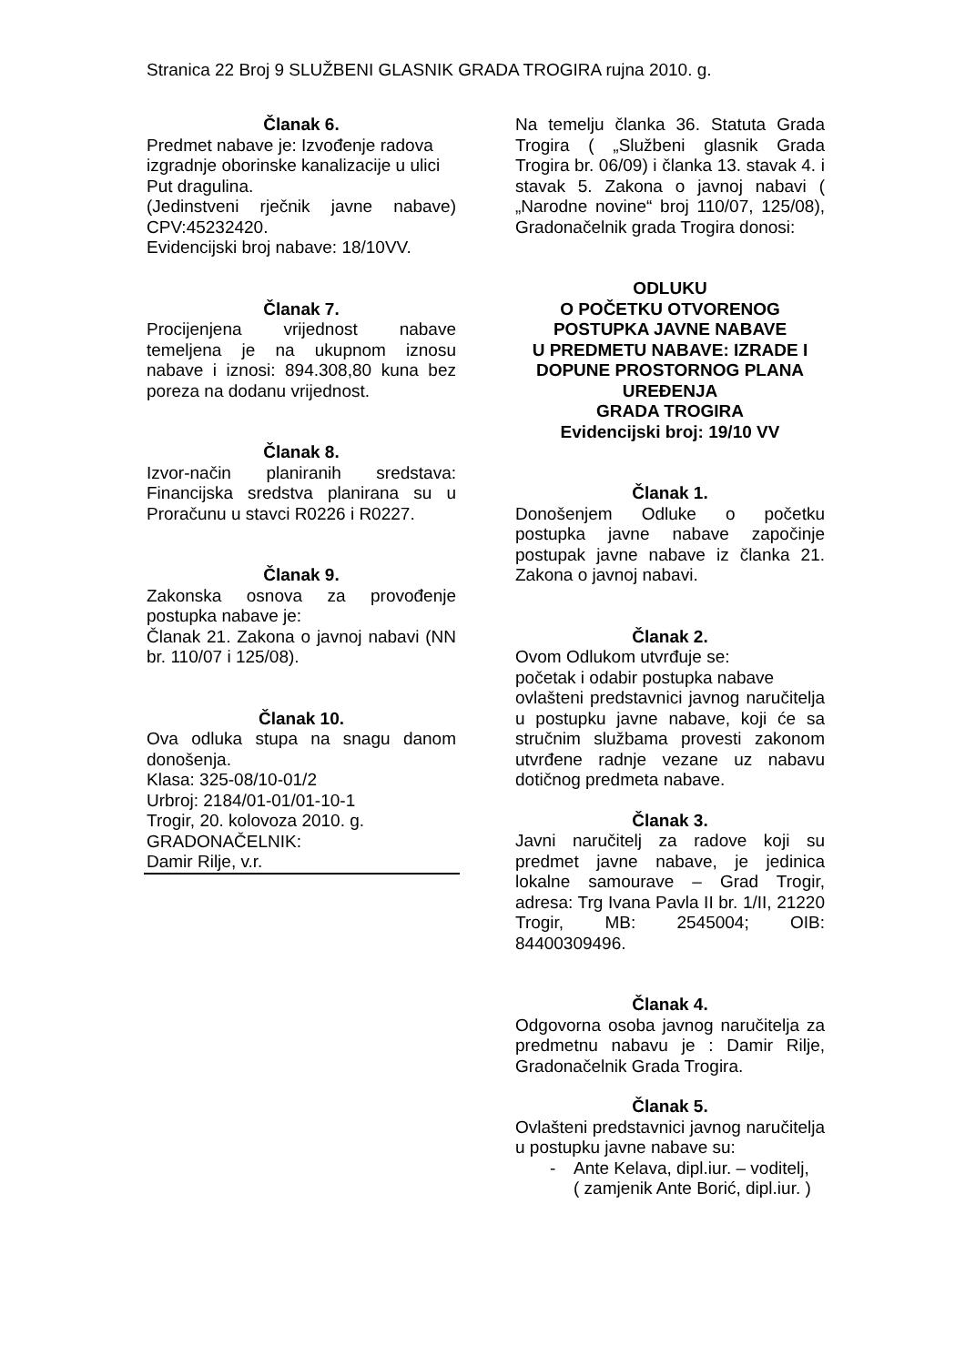Stranica 22 Broj 9 SLUŽBENI GLASNIK GRADA TROGIRA rujna 2010. g.
Članak 6.
Predmet nabave je: Izvođenje radova izgradnje oborinske kanalizacije u ulici Put dragulina.
(Jedinstveni rječnik javne nabave) CPV:45232420.
Evidencijski broj nabave: 18/10VV.
Članak 7.
Procijenjena vrijednost nabave temeljena je na ukupnom iznosu nabave i iznosi: 894.308,80 kuna bez poreza na dodanu vrijednost.
Članak 8.
Izvor-način planiranih sredstava: Financijska sredstva planirana su u Proračunu u stavci R0226 i R0227.
Članak 9.
Zakonska osnova za provođenje postupka nabave je:
Članak 21. Zakona o javnoj nabavi (NN br. 110/07 i 125/08).
Članak 10.
Ova odluka stupa na snagu danom donošenja.
Klasa: 325-08/10-01/2
Urbroj: 2184/01-01/01-10-1
Trogir, 20. kolovoza 2010. g.
GRADONAČELNIK:
Damir Rilje, v.r.
Na temelju članka 36. Statuta Grada Trogira ( „Službeni glasnik Grada Trogira br. 06/09) i članka 13. stavak 4. i stavak 5. Zakona o javnoj nabavi ( „Narodne novine“ broj 110/07, 125/08), Gradonačelnik grada Trogira donosi:
ODLUKU
O POČETKU OTVORENOG
POSTUPKA JAVNE NABAVE
U PREDMETU NABAVE: IZRADE I DOPUNE PROSTORNOG PLANA UREĐENJA
GRADA TROGIRA
Evidencijski broj: 19/10 VV
Članak 1.
Donošenjem Odluke o početku postupka javne nabave započinje postupak javne nabave iz članka 21. Zakona o javnoj nabavi.
Članak 2.
Ovom Odlukom utvrđuje se:
početak i odabir postupka nabave
ovlašteni predstavnici javnog naručitelja u postupku javne nabave, koji će sa stručnim službama provesti zakonom utvrđene radnje vezane uz nabavu dotičnog predmeta nabave.
Članak 3.
Javni naručitelj za radove koji su predmet javne nabave, je jedinica lokalne samourave – Grad Trogir, adresa: Trg Ivana Pavla II br. 1/II, 21220 Trogir, MB: 2545004; OIB: 84400309496.
Članak 4.
Odgovorna osoba javnog naručitelja za predmetnu nabavu je : Damir Rilje, Gradonačelnik Grada Trogira.
Članak 5.
Ovlašteni predstavnici javnog naručitelja u postupku javne nabave su:
- Ante Kelava, dipl.iur. – voditelj,
( zamjenik Ante Borić, dipl.iur. )